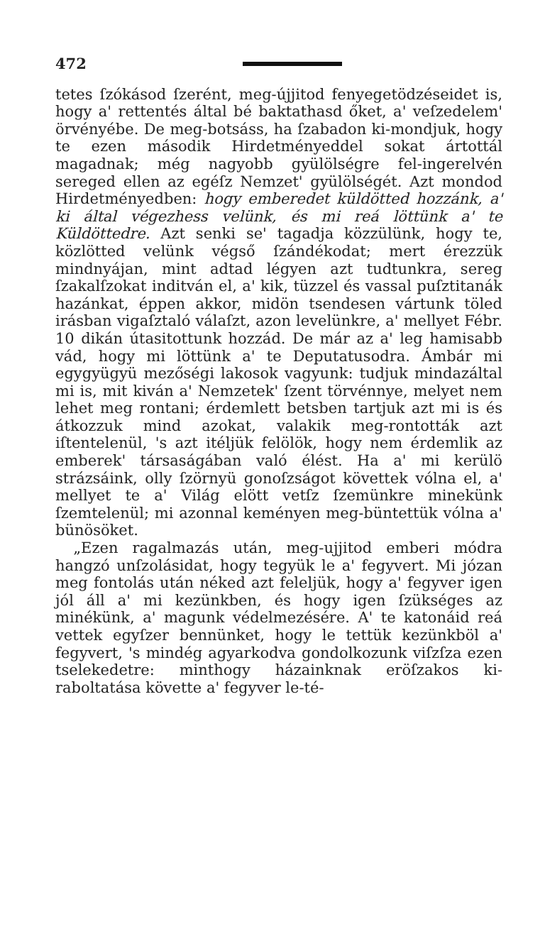472
tetes ſzókásod ſzerént, meg-újjitod fenyegetödzéseidet is, hogy a' rettentés által bé baktathasd őket, a' veſzedelem' örvényébe. De meg-botsáss, ha ſzabadon ki-mondjuk, hogy te ezen második Hirdetményeddel sokat ártottál magadnak; még nagyobb gyülölségre fel-ingerelvén sereged ellen az egéſz Nemzet' gyülölségét. Azt mondod Hirdetményedben: hogy emberedet küldötted hozzánk, a' ki által végezhess velünk, és mi reá löttünk a' te Küldöttedre. Azt senki se' tagadja közzülünk, hogy te, közlötted velünk végső ſzándékodat; mert érezzük mindnyájan, mint adtad légyen azt tudtunkra, sereg ſzakalſzokat inditván el, a' kik, tüzzel és vassal puſztitanák hazánkat, éppen akkor, midön tsendesen vártunk töled irásban vigaſztaló válaſzt, azon levelünkre, a' mellyet Fébr. 10 dikán útasitottunk hozzád. De már az a' leg hamisabb vád, hogy mi löttünk a' te Deputatusodra. Ámbár mi egygyügyü mezőségi lakosok vagyunk: tudjuk mindazáltal mi is, mit kiván a' Nemzetek' ſzent törvénnye, melyet nem lehet meg rontani; érdemlett betsben tartjuk azt mi is és átkozzuk mind azokat, valakik meg-rontották azt iſtentelenül, 's azt itéljük felölök, hogy nem érdemlik az emberek' társaságában való élést. Ha a' mi kerülö strázsáink, olly ſzörnyü gonoſzságot követtek vólna el, a' mellyet te a' Világ elött vetſz ſzemünkre minekünk ſzemtelenül; mi azonnal keményen meg-büntettük vólna a' bünösöket.
„Ezen ragalmazás után, meg-ujjitod emberi módra hangzó unſzolásidat, hogy tegyük le a' fegyvert. Mi józan meg fontolás után néked azt feleljük, hogy a' fegyver igen jól áll a' mi kezünkben, és hogy igen ſzükséges az minékünk, a' magunk védelmezésére. A' te katonáid reá vettek egyſzer bennünket, hogy le tettük kezünkböl a' fegyvert, 's mindég agyarkodva gondolkozunk viſzſza ezen tselekedetre: minthogy házainknak eröſzakos ki-raboltatása követte a' fegyver le-té-